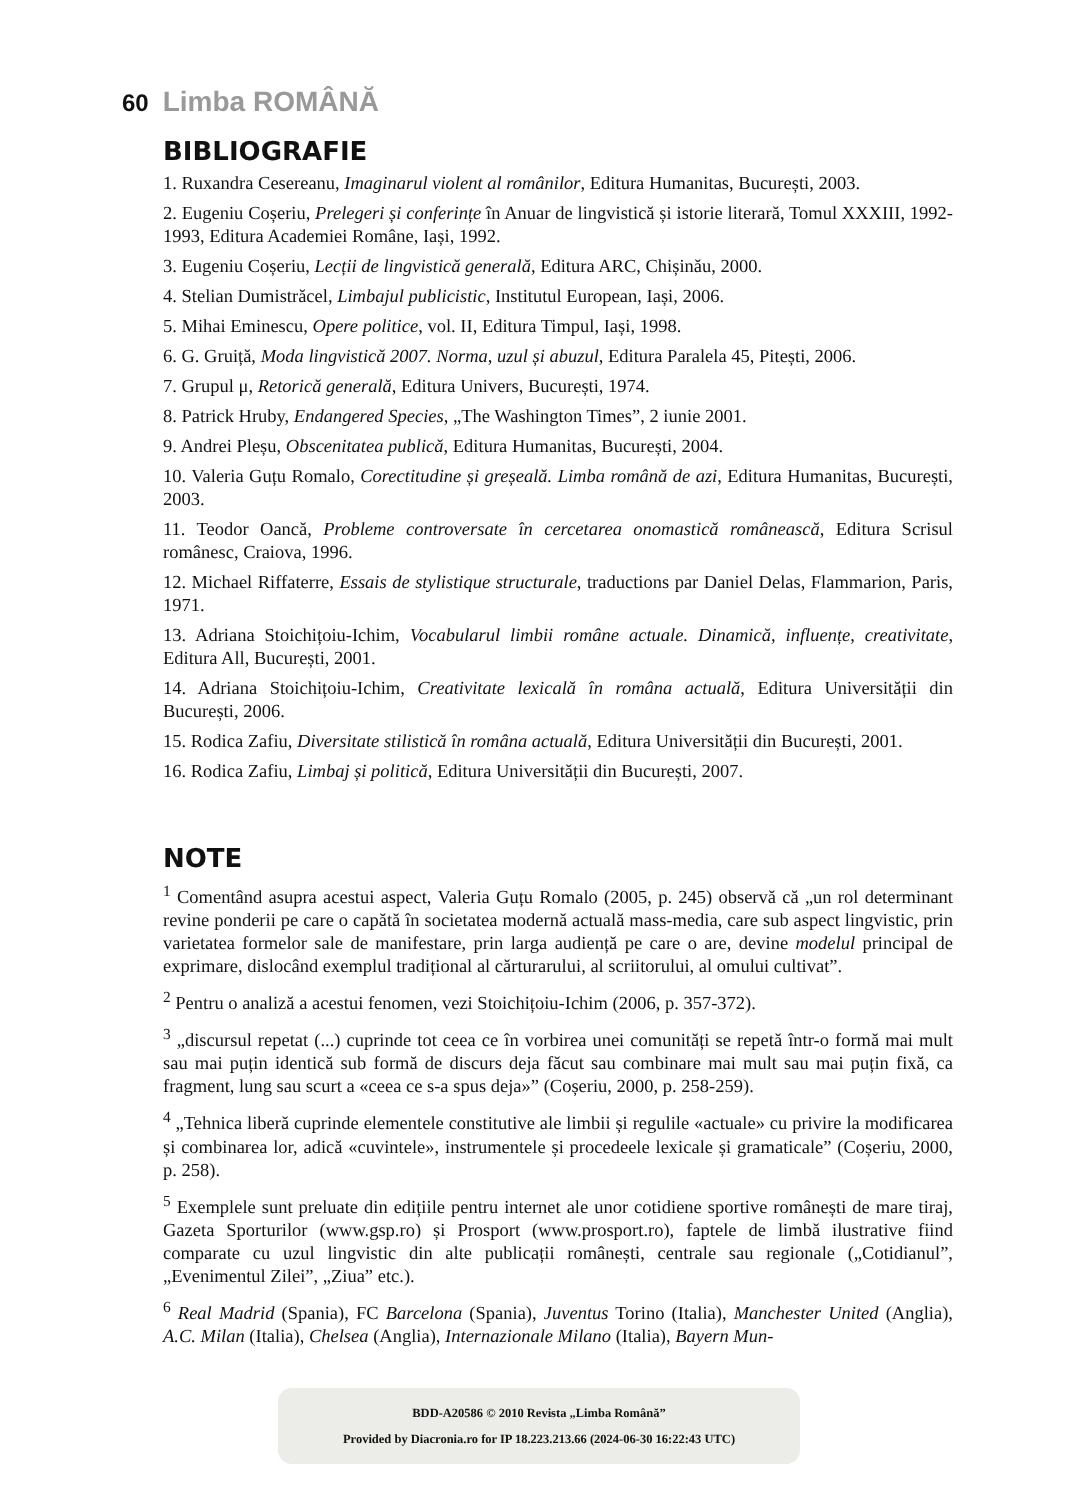60 Limba ROMÂNĂ
BIBLIOGRAFIE
1. Ruxandra Cesereanu, Imaginarul violent al românilor, Editura Humanitas, București, 2003.
2. Eugeniu Coșeriu, Prelegeri și conferințe în Anuar de lingvistică și istorie literară, Tomul XXXIII, 1992-1993, Editura Academiei Române, Iași, 1992.
3. Eugeniu Coșeriu, Lecții de lingvistică generală, Editura ARC, Chișinău, 2000.
4. Stelian Dumistrăcel, Limbajul publicistic, Institutul European, Iași, 2006.
5. Mihai Eminescu, Opere politice, vol. II, Editura Timpul, Iași, 1998.
6. G. Gruiță, Moda lingvistică 2007. Norma, uzul și abuzul, Editura Paralela 45, Pitești, 2006.
7. Grupul μ, Retorică generală, Editura Univers, București, 1974.
8. Patrick Hruby, Endangered Species, „The Washington Times”, 2 iunie 2001.
9. Andrei Pleșu, Obscenitatea publică, Editura Humanitas, București, 2004.
10. Valeria Guțu Romalo, Corectitudine și greșeală. Limba română de azi, Editura Humanitas, București, 2003.
11. Teodor Oancă, Probleme controversate în cercetarea onomastică românească, Editura Scrisul românesc, Craiova, 1996.
12. Michael Riffaterre, Essais de stylistique structurale, traductions par Daniel Delas, Flammarion, Paris, 1971.
13. Adriana Stoichițoiu-Ichim, Vocabularul limbii române actuale. Dinamică, influențe, creativitate, Editura All, București, 2001.
14. Adriana Stoichițoiu-Ichim, Creativitate lexicală în româna actuală, Editura Universității din București, 2006.
15. Rodica Zafiu, Diversitate stilistică în româna actuală, Editura Universității din București, 2001.
16. Rodica Zafiu, Limbaj și politică, Editura Universității din București, 2007.
NOTE
<sup>1</sup> Comentând asupra acestui aspect, Valeria Guțu Romalo (2005, p. 245) observă că „un rol determinant revine ponderii pe care o capătă în societatea modernă actuală mass-media, care sub aspect lingvistic, prin varietatea formelor sale de manifestare, prin larga audiență pe care o are, devine modelul principal de exprimare, dislocând exemplul tradițional al cărturarului, al scriitorului, al omului cultivat”.
<sup>2</sup> Pentru o analiză a acestui fenomen, vezi Stoichițoiu-Ichim (2006, p. 357-372).
<sup>3</sup> „discursul repetat (...) cuprinde tot ceea ce în vorbirea unei comunități se repetă într-o formă mai mult sau mai puțin identică sub formă de discurs deja făcut sau combinare mai mult sau mai puțin fixă, ca fragment, lung sau scurt a «ceea ce s-a spus deja»” (Coșeriu, 2000, p. 258-259).
<sup>4</sup> „Tehnica liberă cuprinde elementele constitutive ale limbii și regulile «actuale» cu privire la modificarea și combinarea lor, adică «cuvintele», instrumentele și procedeele lexicale și gramaticale” (Coșeriu, 2000, p. 258).
<sup>5</sup> Exemplele sunt preluate din edițiile pentru internet ale unor cotidiene sportive românești de mare tiraj, Gazeta Sporturilor (www.gsp.ro) și Prosport (www.prosport.ro), faptele de limbă ilustrative fiind comparate cu uzul lingvistic din alte publicații românești, centrale sau regionale („Cotidianul”, „Evenimentul Zilei”, „Ziua” etc.).
<sup>6</sup> Real Madrid (Spania), FC Barcelona (Spania), Juventus Torino (Italia), Manchester United (Anglia), A.C. Milan (Italia), Chelsea (Anglia), Internazionale Milano (Italia), Bayern Mun-
BDD-A20586 © 2010 Revista „Limba Română”
Provided by Diacronia.ro for IP 18.223.213.66 (2024-06-30 16:22:43 UTC)